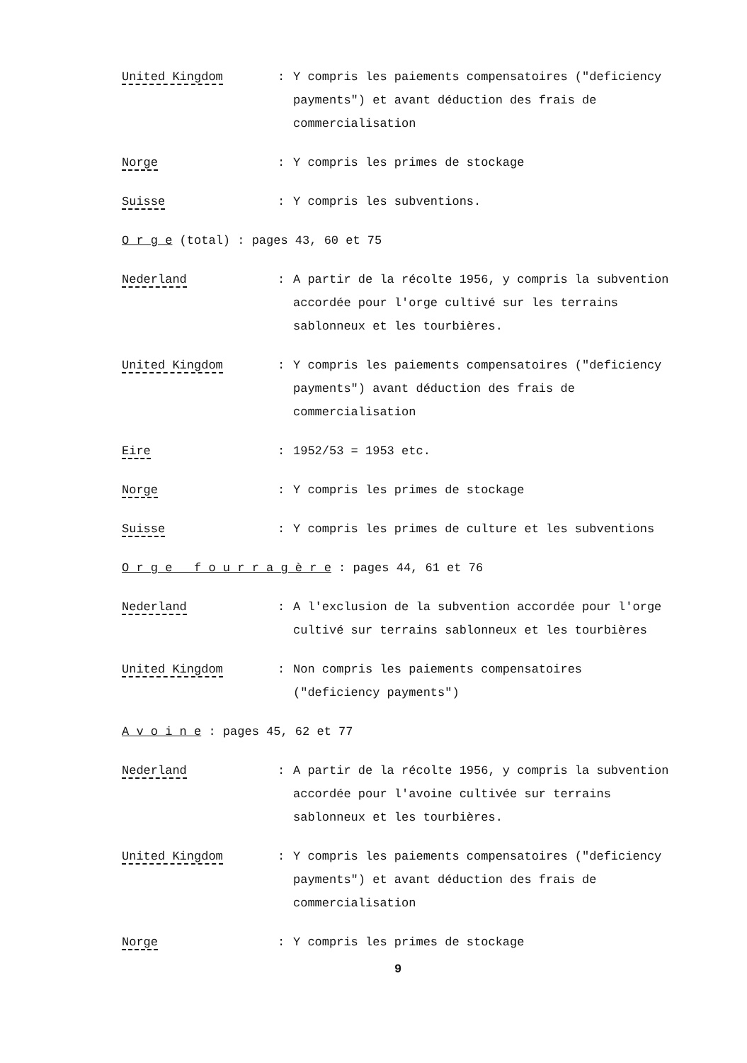United Kingdom : Y compris les paiements compensatoires ("deficiency payments") et avant déduction des frais de commercialisation
Norge : Y compris les primes de stockage
Suisse : Y compris les subventions.
O r g e (total) : pages 43, 60 et 75
Nederland : A partir de la récolte 1956, y compris la subvention accordée pour l'orge cultivé sur les terrains sablonneux et les tourbières.
United Kingdom : Y compris les paiements compensatoires ("deficiency payments") avant déduction des frais de commercialisation
Eire : 1952/53 = 1953 etc.
Norge : Y compris les primes de stockage
Suisse : Y compris les primes de culture et les subventions
O r g e f o u r r a g è r e : pages 44, 61 et 76
Nederland : A l'exclusion de la subvention accordée pour l'orge cultivé sur terrains sablonneux et les tourbières
United Kingdom : Non compris les paiements compensatoires ("deficiency payments")
A v o i n e : pages 45, 62 et 77
Nederland : A partir de la récolte 1956, y compris la subvention accordée pour l'avoine cultivée sur terrains sablonneux et les tourbières.
United Kingdom : Y compris les paiements compensatoires ("deficiency payments") et avant déduction des frais de commercialisation
Norge : Y compris les primes de stockage
9